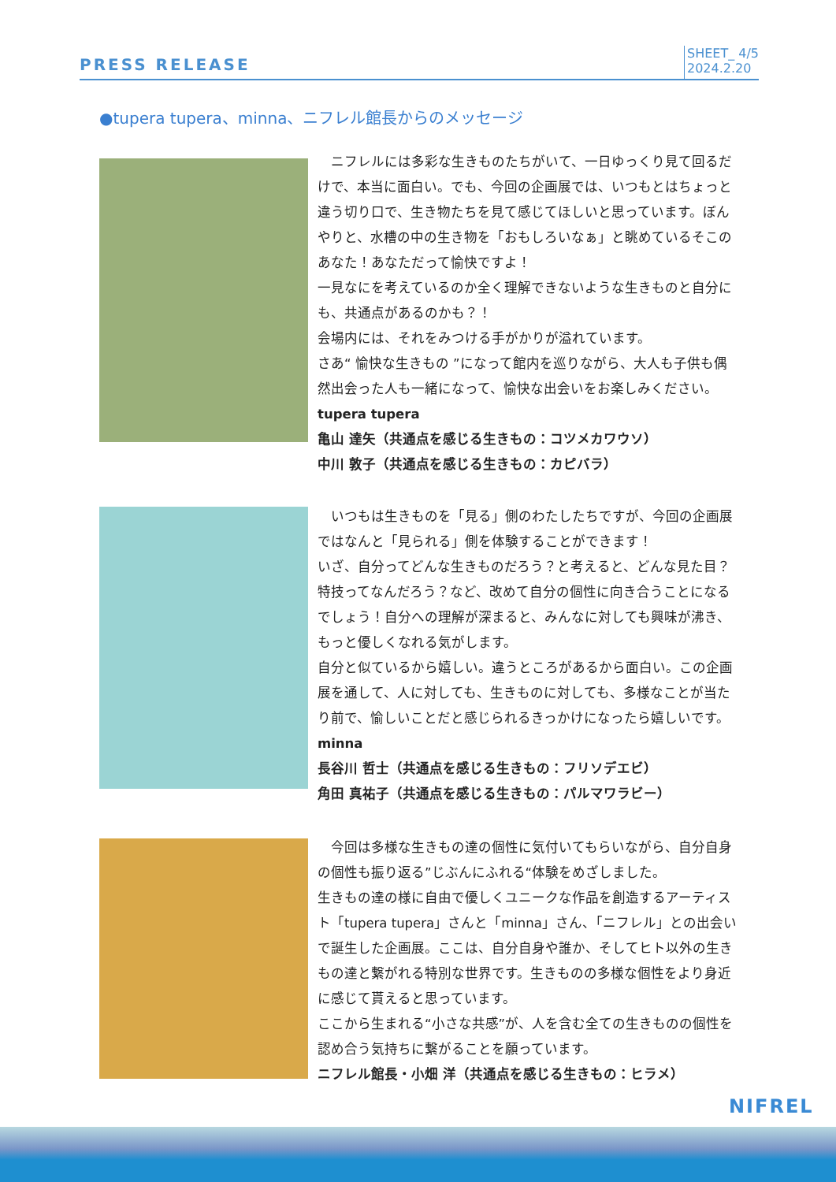PRESS RELEASE
SHEET_ 4/5
2024.2.20
●tupera tupera、minna、ニフレル館長からのメッセージ
　ニフレルには多彩な生きものたちがいて、一日ゆっくり見て回るだけで、本当に面白い。でも、今回の企画展では、いつもとはちょっと違う切り口で、生き物たちを見て感じてほしいと思っています。ぼんやりと、水槽の中の生き物を「おもしろいなぁ」と眺めているそこのあなた！あなただって愉快ですよ！
一見なにを考えているのか全く理解できないような生きものと自分にも、共通点があるのかも？！
会場内には、それをみつける手がかりが溢れています。
さあ“ 愉快な生きもの ”になって館内を巡りながら、大人も子供も偶然出会った人も一緒になって、愉快な出会いをお楽しみください。
tupera tupera
亀山 達矢（共通点を感じる生きもの：コツメカワウソ）
中川 敦子（共通点を感じる生きもの：カピバラ）
　いつもは生きものを「見る」側のわたしたちですが、今回の企画展ではなんと「見られる」側を体験することができます！
いざ、自分ってどんな生きものだろう？と考えると、どんな見た目？特技ってなんだろう？など、改めて自分の個性に向き合うことになるでしょう！自分への理解が深まると、みんなに対しても興味が沸き、もっと優しくなれる気がします。
自分と似ているから嬉しい。違うところがあるから面白い。この企画展を通して、人に対しても、生きものに対しても、多様なことが当たり前で、愉しいことだと感じられるきっかけになったら嬉しいです。
minna
長谷川 哲士（共通点を感じる生きもの：フリソデエビ）
角田 真祐子（共通点を感じる生きもの：パルマワラビー）
　今回は多様な生きもの達の個性に気付いてもらいながら、自分自身の個性も振り返る”じぶんにふれる“体験をめざしました。
生きもの達の様に自由で優しくユニークな作品を創造するアーティスト「tupera tupera」さんと「minna」さん、「ニフレル」との出会いで誕生した企画展。ここは、自分自身や誰か、そしてヒト以外の生きもの達と繋がれる特別な世界です。生きものの多様な個性をより身近に感じて貰えると思っています。
ここから生まれる“小さな共感”が、人を含む全ての生きものの個性を認め合う気持ちに繋がることを願っています。
ニフレル館長・小畑 洋（共通点を感じる生きもの：ヒラメ）
NIFREL